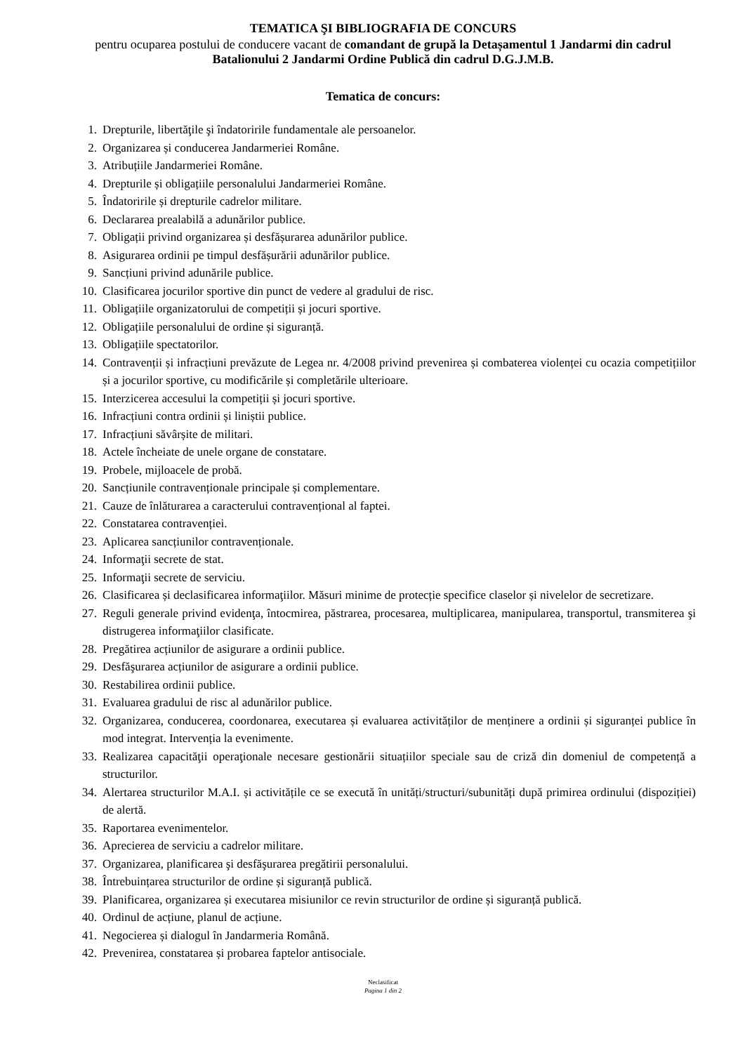TEMATICA ŞI BIBLIOGRAFIA DE CONCURS
pentru ocuparea postului de conducere vacant de comandant de grupă la Detașamentul 1 Jandarmi din cadrul Batalionului 2 Jandarmi Ordine Publică din cadrul D.G.J.M.B.
Tematica de concurs:
1. Drepturile, libertăţile şi îndatoririle fundamentale ale persoanelor.
2. Organizarea și conducerea Jandarmeriei Române.
3. Atribuțiile Jandarmeriei Române.
4. Drepturile și obligațiile personalului Jandarmeriei Române.
5. Îndatoririle și drepturile cadrelor militare.
6. Declararea prealabilă a adunărilor publice.
7. Obligații privind organizarea și desfășurarea adunărilor publice.
8. Asigurarea ordinii pe timpul desfășurării adunărilor publice.
9. Sancțiuni privind adunările publice.
10. Clasificarea jocurilor sportive din punct de vedere al gradului de risc.
11. Obligațiile organizatorului de competiții și jocuri sportive.
12. Obligațiile personalului de ordine și siguranță.
13. Obligațiile spectatorilor.
14. Contravenții și infracțiuni prevăzute de Legea nr. 4/2008 privind prevenirea și combaterea violenței cu ocazia competițiilor și a jocurilor sportive, cu modificările și completările ulterioare.
15. Interzicerea accesului la competiții și jocuri sportive.
16. Infracțiuni contra ordinii și liniștii publice.
17. Infracțiuni săvârșite de militari.
18. Actele încheiate de unele organe de constatare.
19. Probele, mijloacele de probă.
20. Sancțiunile contravenționale principale și complementare.
21. Cauze de înlăturarea a caracterului contravențional al faptei.
22. Constatarea contravenției.
23. Aplicarea sancțiunilor contravenționale.
24. Informaţii secrete de stat.
25. Informaţii secrete de serviciu.
26. Clasificarea și declasificarea informaţiilor. Măsuri minime de protecție specifice claselor și nivelelor de secretizare.
27. Reguli generale privind evidenţa, întocmirea, păstrarea, procesarea, multiplicarea, manipularea, transportul, transmiterea şi distrugerea informaţiilor clasificate.
28. Pregătirea acțiunilor de asigurare a ordinii publice.
29. Desfăşurarea acțiunilor de asigurare a ordinii publice.
30. Restabilirea ordinii publice.
31. Evaluarea gradului de risc al adunărilor publice.
32. Organizarea, conducerea, coordonarea, executarea și evaluarea activităților de menținere a ordinii și siguranței publice în mod integrat. Intervenția la evenimente.
33. Realizarea capacităţii operaţionale necesare gestionării situațiilor speciale sau de criză din domeniul de competență a structurilor.
34. Alertarea structurilor M.A.I. și activitățile ce se execută în unități/structuri/subunități după primirea ordinului (dispoziției) de alertă.
35. Raportarea evenimentelor.
36. Aprecierea de serviciu a cadrelor militare.
37. Organizarea, planificarea şi desfăşurarea pregătirii personalului.
38. Întrebuințarea structurilor de ordine și siguranță publică.
39. Planificarea, organizarea și executarea misiunilor ce revin structurilor de ordine și siguranță publică.
40. Ordinul de acțiune, planul de acțiune.
41. Negocierea și dialogul în Jandarmeria Română.
42. Prevenirea, constatarea și probarea faptelor antisociale.
Neclasificat
Pagina 1 din 2